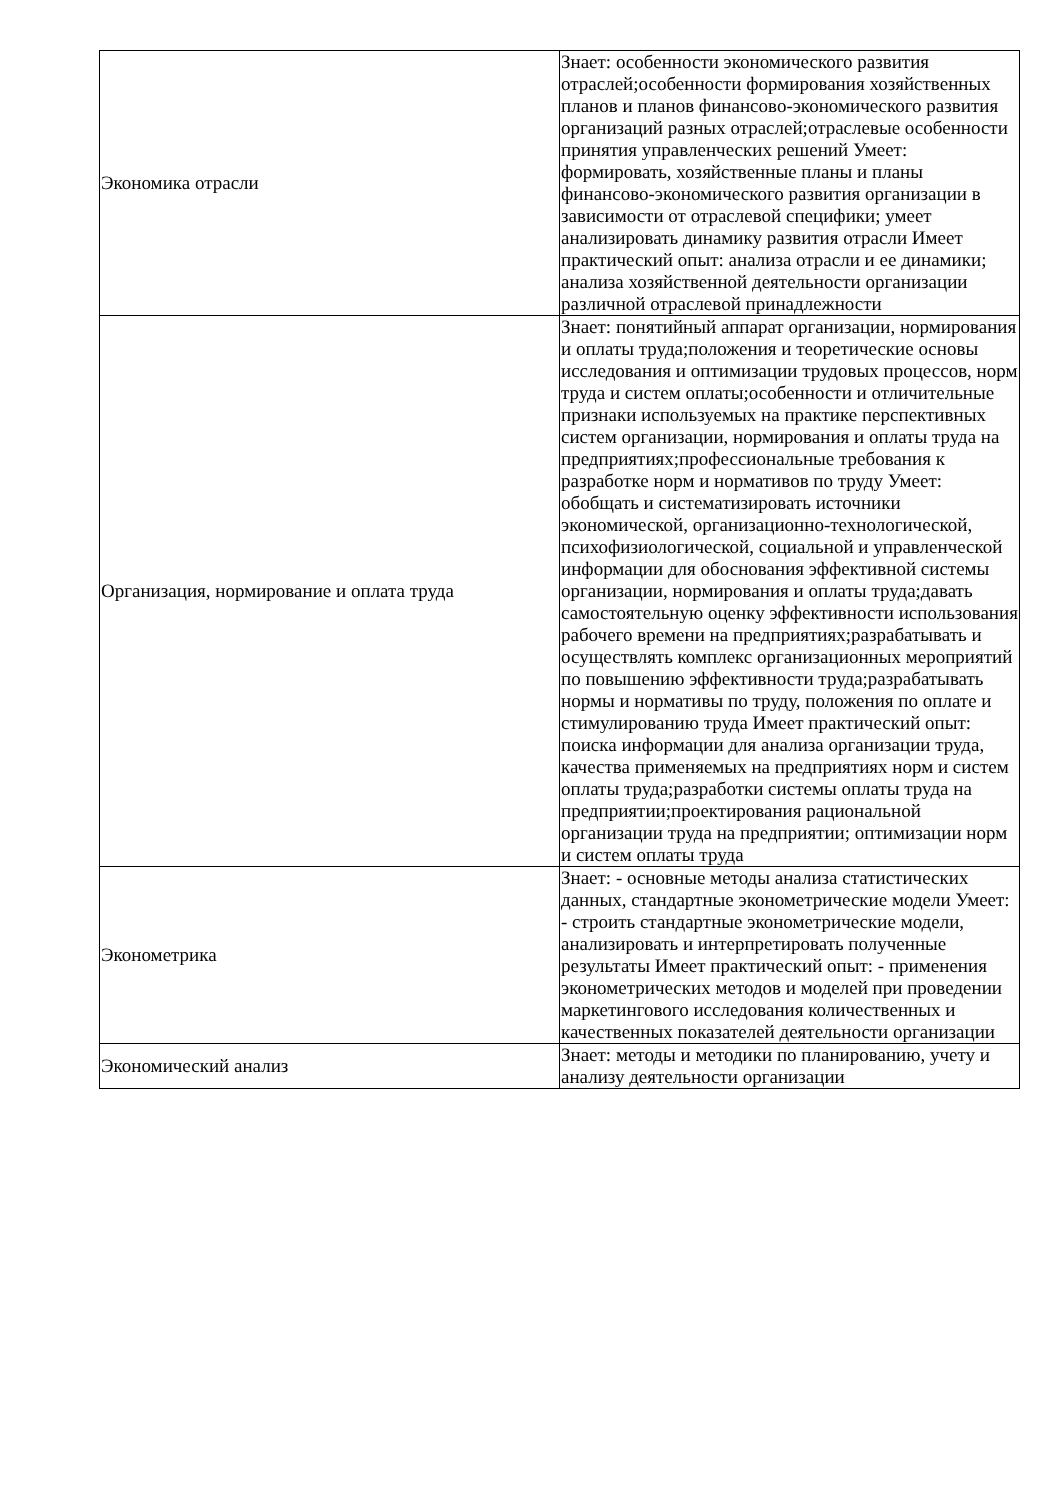| Экономика отрасли | Знает: особенности экономического развития отраслей;особенности формирования хозяйственных планов и планов финансово-экономического развития организаций разных отраслей;отраслевые особенности принятия управленческих решений Умеет: формировать, хозяйственные планы и планы финансово-экономического развития организации в зависимости от отраслевой специфики; умеет анализировать динамику развития отрасли Имеет практический опыт: анализа отрасли и ее динамики; анализа хозяйственной деятельности организации различной отраслевой принадлежности |
| Организация, нормирование и оплата труда | Знает: понятийный аппарат организации, нормирования и оплаты труда;положения и теоретические основы исследования и оптимизации трудовых процессов, норм труда и систем оплаты;особенности и отличительные признаки используемых на практике перспективных систем организации, нормирования и оплаты труда на предприятиях;профессиональные требования к разработке норм и нормативов по труду Умеет: обобщать и систематизировать источники экономической, организационно-технологической, психофизиологической, социальной и управленческой информации для обоснования эффективной системы организации, нормирования и оплаты труда;давать самостоятельную оценку эффективности использования рабочего времени на предприятиях;разрабатывать и осуществлять комплекс организационных мероприятий по повышению эффективности труда;разрабатывать нормы и нормативы по труду, положения по оплате и стимулированию труда Имеет практический опыт: поиска информации для анализа организации труда, качества применяемых на предприятиях норм и систем оплаты труда;разработки системы оплаты труда на предприятии;проектирования рациональной организации труда на предприятии; оптимизации норм и систем оплаты труда |
| Эконометрика | Знает: - основные методы анализа статистических данных, стандартные эконометрические модели Умеет: - строить стандартные эконометрические модели, анализировать и интерпретировать полученные результаты Имеет практический опыт: - применения эконометрических методов и моделей при проведении маркетингового исследования количественных и качественных показателей деятельности организации |
| Экономический анализ | Знает: методы и методики по планированию, учету и анализу деятельности организации |